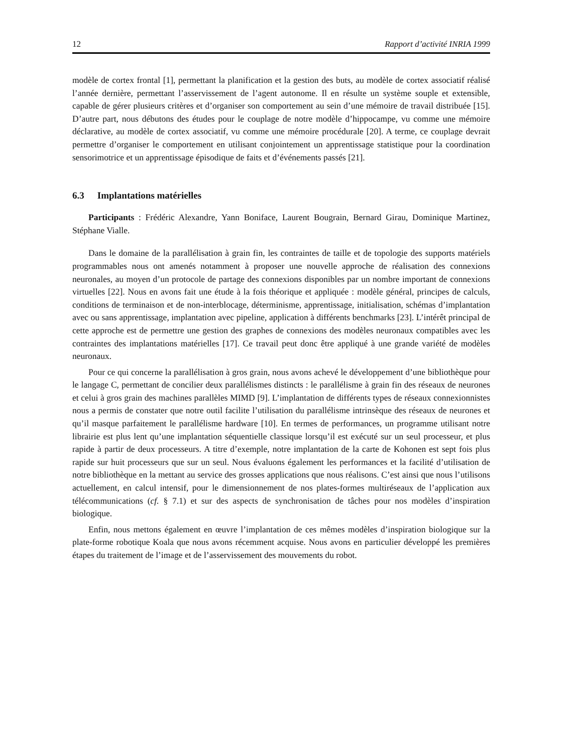12 Rapport d’activité INRIA 1999
modèle de cortex frontal [1], permettant la planification et la gestion des buts, au modèle de cortex associatif réalisé l’année dernière, permettant l’asservissement de l’agent autonome. Il en résulte un système souple et extensible, capable de gérer plusieurs critères et d’organiser son comportement au sein d’une mémoire de travail distribuée [15]. D’autre part, nous débutons des études pour le couplage de notre modèle d’hippocampe, vu comme une mémoire déclarative, au modèle de cortex associatif, vu comme une mémoire procédurale [20]. A terme, ce couplage devrait permettre d’organiser le comportement en utilisant conjointement un apprentissage statistique pour la coordination sensorimotrice et un apprentissage épisodique de faits et d’événements passés [21].
6.3 Implantations matérielles
Participants : Frédéric Alexandre, Yann Boniface, Laurent Bougrain, Bernard Girau, Dominique Martinez, Stéphane Vialle.
Dans le domaine de la parallélisation à grain fin, les contraintes de taille et de topologie des supports matériels programmables nous ont amenés notamment à proposer une nouvelle approche de réalisation des connexions neuronales, au moyen d’un protocole de partage des connexions disponibles par un nombre important de connexions virtuelles [22]. Nous en avons fait une étude à la fois théorique et appliquée : modèle général, principes de calculs, conditions de terminaison et de non-interblocage, déterminisme, apprentissage, initialisation, schémas d’implantation avec ou sans apprentissage, implantation avec pipeline, application à différents benchmarks [23]. L’intérêt principal de cette approche est de permettre une gestion des graphes de connexions des modèles neuronaux compatibles avec les contraintes des implantations matérielles [17]. Ce travail peut donc être appliqué à une grande variété de modèles neuronaux.
Pour ce qui concerne la parallélisation à gros grain, nous avons achevé le développement d’une bibliothèque pour le langage C, permettant de concilier deux parallélismes distincts : le parallélisme à grain fin des réseaux de neurones et celui à gros grain des machines parallèles MIMD [9]. L’implantation de différents types de réseaux connexionnistes nous a permis de constater que notre outil facilite l’utilisation du parallélisme intrinsèque des réseaux de neurones et qu’il masque parfaitement le parallélisme hardware [10]. En termes de performances, un programme utilisant notre librairie est plus lent qu’une implantation séquentielle classique lorsqu’il est exécuté sur un seul processeur, et plus rapide à partir de deux processeurs. A titre d’exemple, notre implantation de la carte de Kohonen est sept fois plus rapide sur huit processeurs que sur un seul. Nous évaluons également les performances et la facilité d’utilisation de notre bibliothèque en la mettant au service des grosses applications que nous réalisons. C’est ainsi que nous l’utilisons actuellement, en calcul intensif, pour le dimensionnement de nos plates-formes multiréseaux de l’application aux télécommunications (cf. § 7.1) et sur des aspects de synchronisation de tâches pour nos modèles d’inspiration biologique.
Enfin, nous mettons également en œuvre l’implantation de ces mêmes modèles d’inspiration biologique sur la plate-forme robotique Koala que nous avons récemment acquise. Nous avons en particulier développé les premières étapes du traitement de l’image et de l’asservissement des mouvements du robot.